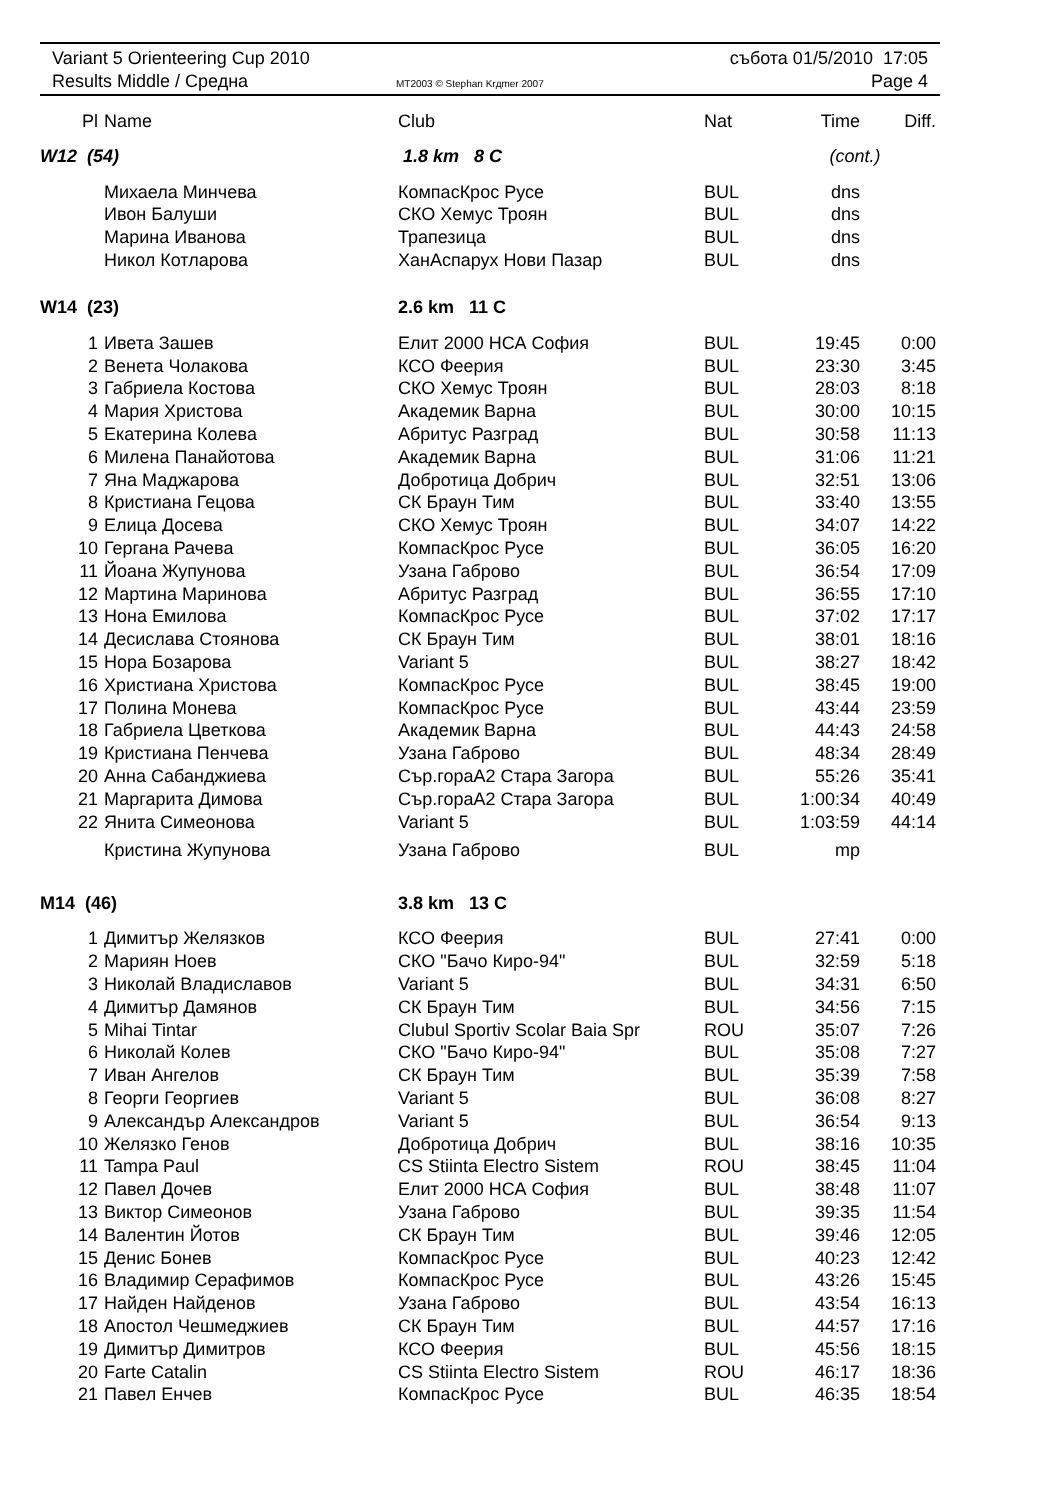Variant 5 Orienteering Cup 2010
Results Middle / Средна
MT2003 © Stephan Krдmer 2007
събота 01/5/2010 17:05
Page 4
| Pl | Name | Club | Nat | Time | Diff. |
| --- | --- | --- | --- | --- | --- |
| W12 (54) | | 1.8 km 8 C | | (cont.) | |
| | Михаела Минчева | КомпасКрос Русе | BUL | dns | |
| | Ивон Балуши | СКО Хемус Троян | BUL | dns | |
| | Марина Иванова | Трапезица | BUL | dns | |
| | Никол Котларова | ХанАспарух Нови Пазар | BUL | dns | |
| W14 (23) | | 2.6 km 11 C | | | |
| 1 | Ивета Зашев | Елит 2000 НСА София | BUL | 19:45 | 0:00 |
| 2 | Венета Чолакова | КСО Феерия | BUL | 23:30 | 3:45 |
| 3 | Габриела Костова | СКО Хемус Троян | BUL | 28:03 | 8:18 |
| 4 | Мария Христова | Академик Варна | BUL | 30:00 | 10:15 |
| 5 | Екатерина Колева | Абритус Разград | BUL | 30:58 | 11:13 |
| 6 | Милена Панайотова | Академик Варна | BUL | 31:06 | 11:21 |
| 7 | Яна Маджарова | Добротица Добрич | BUL | 32:51 | 13:06 |
| 8 | Кристиана Гецова | СК Браун Тим | BUL | 33:40 | 13:55 |
| 9 | Елица Досева | СКО Хемус Троян | BUL | 34:07 | 14:22 |
| 10 | Гергана Рачева | КомпасКрос Русе | BUL | 36:05 | 16:20 |
| 11 | Йоана Жупунова | Узана Габрово | BUL | 36:54 | 17:09 |
| 12 | Мартина Маринова | Абритус Разград | BUL | 36:55 | 17:10 |
| 13 | Нона Емилова | КомпасКрос Русе | BUL | 37:02 | 17:17 |
| 14 | Десислава Стоянова | СК Браун Тим | BUL | 38:01 | 18:16 |
| 15 | Нора Бозарова | Variant 5 | BUL | 38:27 | 18:42 |
| 16 | Христиана Христова | КомпасКрос Русе | BUL | 38:45 | 19:00 |
| 17 | Полина Монева | КомпасКрос Русе | BUL | 43:44 | 23:59 |
| 18 | Габриела Цветкова | Академик Варна | BUL | 44:43 | 24:58 |
| 19 | Кристиана Пенчева | Узана Габрово | BUL | 48:34 | 28:49 |
| 20 | Анна Сабанджиева | Сър.гораА2 Стара Загора | BUL | 55:26 | 35:41 |
| 21 | Маргарита Димова | Сър.гораА2 Стара Загора | BUL | 1:00:34 | 40:49 |
| 22 | Янита Симеонова | Variant 5 | BUL | 1:03:59 | 44:14 |
| | Кристина Жупунова | Узана Габрово | BUL | mp | |
| M14 (46) | | 3.8 km 13 C | | | |
| 1 | Димитър Желязков | КСО Феерия | BUL | 27:41 | 0:00 |
| 2 | Мариян Ноев | СКО "Бачо Киро-94" | BUL | 32:59 | 5:18 |
| 3 | Николай Владиславов | Variant 5 | BUL | 34:31 | 6:50 |
| 4 | Димитър Дамянов | СК Браун Тим | BUL | 34:56 | 7:15 |
| 5 | Mihai Tintar | Clubul Sportiv Scolar Baia Spr | ROU | 35:07 | 7:26 |
| 6 | Николай Колев | СКО "Бачо Киро-94" | BUL | 35:08 | 7:27 |
| 7 | Иван Ангелов | СК Браун Тим | BUL | 35:39 | 7:58 |
| 8 | Георги Георгиев | Variant 5 | BUL | 36:08 | 8:27 |
| 9 | Александър Александров | Variant 5 | BUL | 36:54 | 9:13 |
| 10 | Желязко Генов | Добротица Добрич | BUL | 38:16 | 10:35 |
| 11 | Tampa Paul | CS Stiinta Electro Sistem | ROU | 38:45 | 11:04 |
| 12 | Павел Дочев | Елит 2000 НСА София | BUL | 38:48 | 11:07 |
| 13 | Виктор Симеонов | Узана Габрово | BUL | 39:35 | 11:54 |
| 14 | Валентин Йотов | СК Браун Тим | BUL | 39:46 | 12:05 |
| 15 | Денис Бонев | КомпасКрос Русе | BUL | 40:23 | 12:42 |
| 16 | Владимир Серафимов | КомпасКрос Русе | BUL | 43:26 | 15:45 |
| 17 | Найден Найденов | Узана Габрово | BUL | 43:54 | 16:13 |
| 18 | Апостол Чешмеджиев | СК Браун Тим | BUL | 44:57 | 17:16 |
| 19 | Димитър Димитров | КСО Феерия | BUL | 45:56 | 18:15 |
| 20 | Farte Catalin | CS Stiinta Electro Sistem | ROU | 46:17 | 18:36 |
| 21 | Павел Енчев | КомпасКрос Русе | BUL | 46:35 | 18:54 |